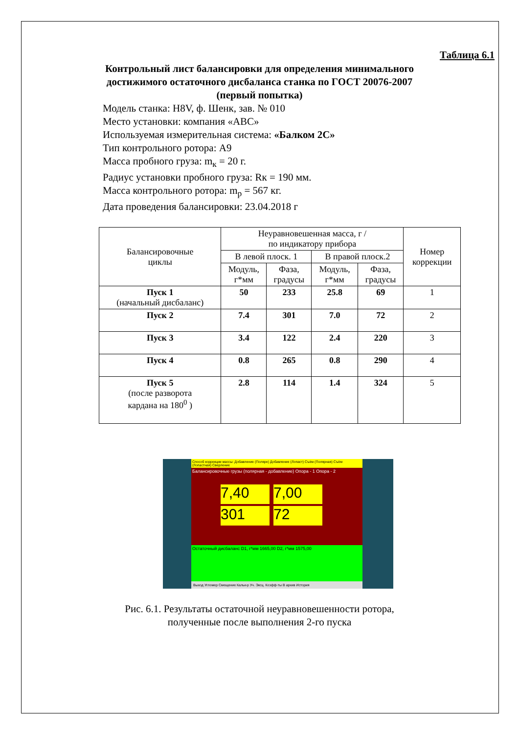Таблица 6.1
Контрольный лист балансировки для определения минимального
достижимого остаточного дисбаланса станка по ГОСТ 20076-2007
(первый попытка)
Модель станка: H8V, ф. Шенк, зав. № 010
Место установки: компания «АВС»
Используемая измерительная система: «Балком 2С»
Тип контрольного ротора: А9
Масса пробного груза: m<sub>к</sub> = 20 г.
Радиус установки пробного груза: Rк = 190 мм.
Масса контрольного ротора: m<sub>р</sub> = 567 кг.
Дата проведения балансировки: 23.04.2018 г
| Балансировочные циклы | Неуравновешенная масса, г / по индикатору прибора | | | | Номер коррекции |
| | В левой плоск. 1 | | В правой плоск.2 | | |
| | Модуль, г*мм | Фаза, градусы | Модуль, г*мм | Фаза, градусы | |
| Пуск 1 (начальный дисбаланс) | 50 | 233 | 25.8 | 69 | 1 |
| Пуск 2 | 7.4 | 301 | 7.0 | 72 | 2 |
| Пуск 3 | 3.4 | 122 | 2.4 | 220 | 3 |
| Пуск 4 | 0.8 | 265 | 0.8 | 290 | 4 |
| Пуск 5 (после разворота кардана на 180<sup>0</sup> ) | 2.8 | 114 | 1.4 | 324 | 5 |
Способ коррекции массы: Добавление (Полярн) Добавление (Лопаст) Съём (Полярная) Съём (Лопастная) Сверление
Балансировочные грузы (полярная - добавление) Опора - 1 Опора - 2
7,40
301
7,00
72
Остаточный дисбаланс D1, г*мм 1665,00 D2, г*мм 1575,00
Выход Угломер Смещение Кальк-р Уч. Эксц. Коэфф-ты В архив История
Рис. 6.1. Результаты остаточной неуравновешенности ротора,
полученные после выполнения 2-го пуска